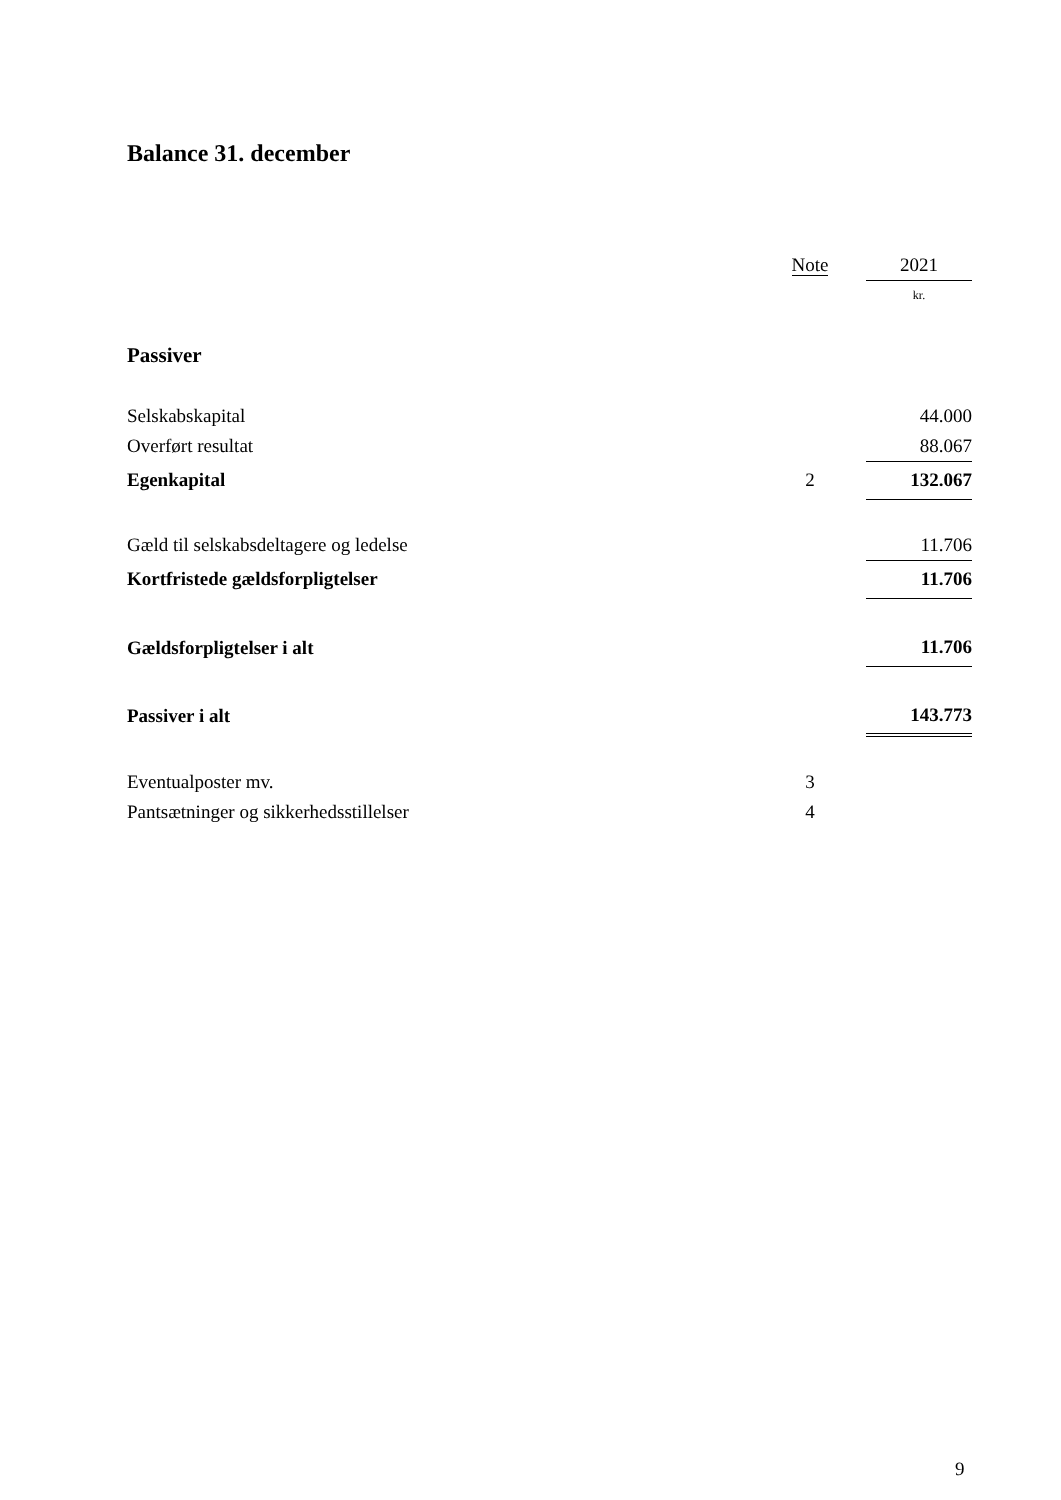Balance 31. december
| | Note | | 2021 |
| | | | kr. |
| Passiver | | | |
| Selskabskapital | | | 44.000 |
| Overført resultat | | | 88.067 |
| Egenkapital | 2 | | 132.067 |
| Gæld til selskabsdeltagere og ledelse | | | 11.706 |
| Kortfristede gældsforpligtelser | | | 11.706 |
| Gældsforpligtelser i alt | | | 11.706 |
| Passiver i alt | | | 143.773 |
| Eventualposter mv. | 3 | | |
| Pantsætninger og sikkerhedsstillelser | 4 | | |
9